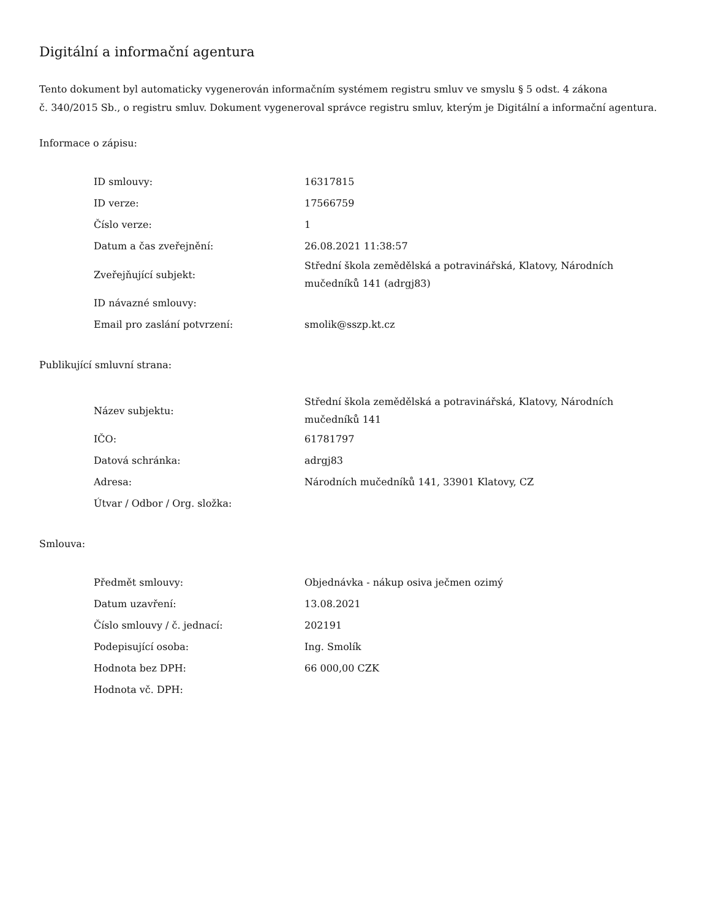Digitální a informační agentura
Tento dokument byl automaticky vygenerován informačním systémem registru smluv ve smyslu § 5 odst. 4 zákona
č. 340/2015 Sb., o registru smluv. Dokument vygeneroval správce registru smluv, kterým je Digitální a informační agentura.
Informace o zápisu:
| ID smlouvy: | 16317815 |
| ID verze: | 17566759 |
| Číslo verze: | 1 |
| Datum a čas zveřejnění: | 26.08.2021 11:38:57 |
| Zveřejňující subjekt: | Střední škola zemědělská a potravinářská, Klatovy, Národních mučedníků 141 (adrgj83) |
| ID návazné smlouvy: | |
| Email pro zaslání potvrzení: | smolik@sszp.kt.cz |
Publikující smluvní strana:
| Název subjektu: | Střední škola zemědělská a potravinářská, Klatovy, Národních mučedníků 141 |
| IČO: | 61781797 |
| Datová schránka: | adrgj83 |
| Adresa: | Národních mučedníků 141, 33901 Klatovy, CZ |
| Útvar / Odbor / Org. složka: | |
Smlouva:
| Předmět smlouvy: | Objednávka - nákup osiva ječmen ozimý |
| Datum uzavření: | 13.08.2021 |
| Číslo smlouvy / č. jednací: | 202191 |
| Podepisující osoba: | Ing. Smolík |
| Hodnota bez DPH: | 66 000,00 CZK |
| Hodnota vč. DPH: | |